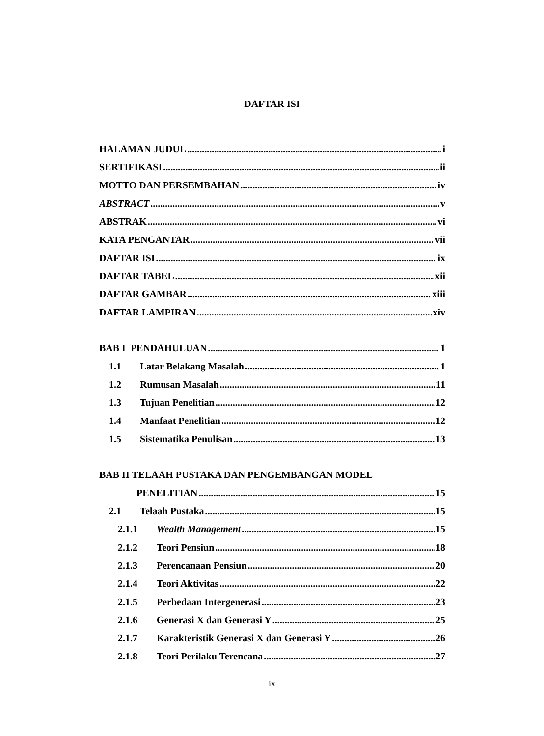DAFTAR ISI
HALAMAN JUDUL i
SERTIFIKASI ii
MOTTO DAN PERSEMBAHAN iv
ABSTRACT v
ABSTRAK vi
KATA PENGANTAR vii
DAFTAR ISI ix
DAFTAR TABEL xii
DAFTAR GAMBAR xiii
DAFTAR LAMPIRAN xiv
BAB I PENDAHULUAN 1
1.1 Latar Belakang Masalah 1
1.2 Rumusan Masalah 11
1.3 Tujuan Penelitian 12
1.4 Manfaat Penelitian 12
1.5 Sistematika Penulisan 13
BAB II TELAAH PUSTAKA DAN PENGEMBANGAN MODEL
PENELITIAN 15
2.1 Telaah Pustaka 15
2.1.1 Wealth Management 15
2.1.2 Teori Pensiun 18
2.1.3 Perencanaan Pensiun 20
2.1.4 Teori Aktivitas 22
2.1.5 Perbedaan Intergenerasi 23
2.1.6 Generasi X dan Generasi Y 25
2.1.7 Karakteristik Generasi X dan Generasi Y 26
2.1.8 Teori Perilaku Terencana 27
ix